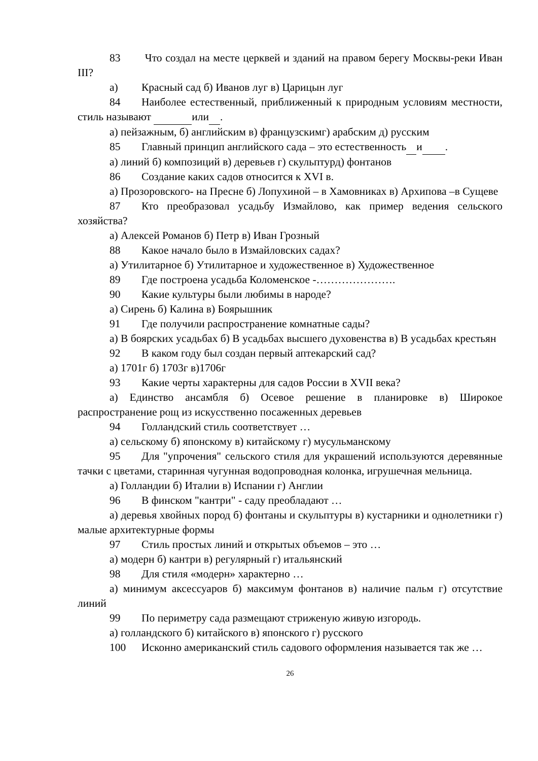83 Что создал на месте церквей и зданий на правом берегу Москвы-реки Иван III?
а) Красный сад б) Иванов луг в) Царицын луг
84 Наиболее естественный, приближенный к природным условиям местности, стиль называют или .
а) пейзажным, б) английским в) французскимг) арабским д) русским
85 Главный принцип английского сада – это естественность и .
а) линий б) композиций в) деревьев г) скульптурд) фонтанов
86 Создание каких садов относится к XVI в.
а) Прозоровского- на Пресне б) Лопухиной – в Хамовниках в) Архипова –в Сущеве
87 Кто преобразовал усадьбу Измайлово, как пример ведения сельского хозяйства?
а) Алексей Романов б) Петр в) Иван Грозный
88 Какое начало было в Измайловских садах?
а) Утилитарное б) Утилитарное и художественное в) Художественное
89 Где построена усадьба Коломенское -………………….
90 Какие культуры были любимы в народе?
а) Сирень б) Калина в) Боярышник
91 Где получили распространение комнатные сады?
а) В боярских усадьбах б) В усадьбах высшего духовенства в) В усадьбах крестьян
92 В каком году был создан первый аптекарский сад?
а) 1701г б) 1703г в)1706г
93 Какие черты характерны для садов России в XVII века?
а) Единство ансамбля б) Осевое решение в планировке в) Широкое распространение рощ из искусственно посаженных деревьев
94 Голландский стиль соответствует …
а) сельскому б) японскому в) китайскому г) мусульманскому
95 Для "упрочения" сельского стиля для украшений используются деревянные тачки с цветами, старинная чугунная водопроводная колонка, игрушечная мельница.
а) Голландии б) Италии в) Испании г) Англии
96 В финском "кантри" - саду преобладают …
а) деревья хвойных пород б) фонтаны и скульптуры в) кустарники и однолетники г) малые архитектурные формы
97 Стиль простых линий и открытых объемов – это …
а) модерн б) кантри в) регулярный г) итальянский
98 Для стиля «модерн» характерно …
а) минимум аксессуаров б) максимум фонтанов в) наличие пальм г) отсутствие линий
99 По периметру сада размещают стриженую живую изгородь.
а) голландского б) китайского в) японского г) русского
100 Исконно американский стиль садового оформления называется так же …
26